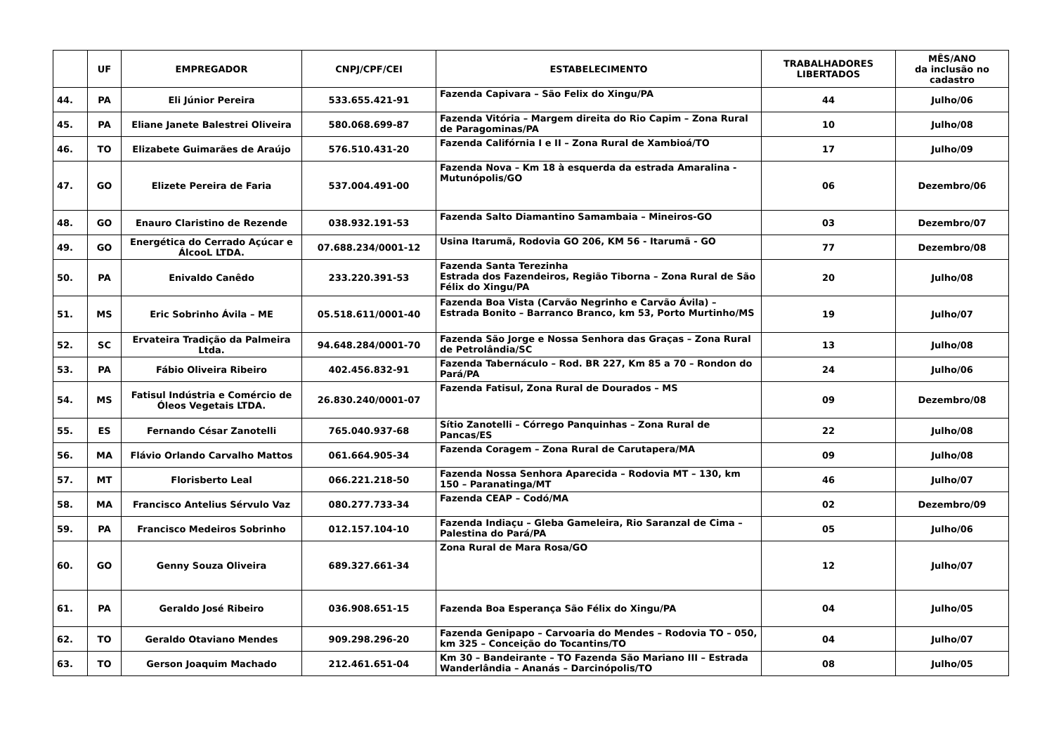| | UF | EMPREGADOR | CNPJ/CPF/CEI | ESTABELECIMENTO | TRABALHADORES LIBERTADOS | MÊS/ANO da inclusão no cadastro |
| --- | --- | --- | --- | --- | --- | --- |
| 44. | PA | Eli Júnior Pereira | 533.655.421-91 | Fazenda Capivara – São Felix do Xingu/PA | 44 | Julho/06 |
| 45. | PA | Eliane Janete Balestrei Oliveira | 580.068.699-87 | Fazenda Vitória – Margem direita do Rio Capim – Zona Rural de Paragominas/PA | 10 | Julho/08 |
| 46. | TO | Elizabete Guimarães de Araújo | 576.510.431-20 | Fazenda Califórnia I e II – Zona Rural de Xambioá/TO | 17 | Julho/09 |
| 47. | GO | Elizete Pereira de Faria | 537.004.491-00 | Fazenda Nova – Km 18 à esquerda da estrada Amaralina - Mutunópolis/GO | 06 | Dezembro/06 |
| 48. | GO | Enauro Claristino de Rezende | 038.932.191-53 | Fazenda Salto Diamantino Samambaia – Mineiros-GO | 03 | Dezembro/07 |
| 49. | GO | Energética do Cerrado Açúcar e ÁlcooL LTDA. | 07.688.234/0001-12 | Usina Itarumã, Rodovia GO 206, KM 56 - Itarumã - GO | 77 | Dezembro/08 |
| 50. | PA | Enivaldo Canêdo | 233.220.391-53 | Fazenda Santa Terezinha Estrada dos Fazendeiros, Região Tiborna – Zona Rural de São Félix do Xingu/PA | 20 | Julho/08 |
| 51. | MS | Eric Sobrinho Ávila – ME | 05.518.611/0001-40 | Fazenda Boa Vista (Carvão Negrinho e Carvão Ávila) – Estrada Bonito – Barranco Branco, km 53, Porto Murtinho/MS | 19 | Julho/07 |
| 52. | SC | Ervateira Tradição da Palmeira Ltda. | 94.648.284/0001-70 | Fazenda São Jorge e Nossa Senhora das Graças – Zona Rural de Petrolândia/SC | 13 | Julho/08 |
| 53. | PA | Fábio Oliveira Ribeiro | 402.456.832-91 | Fazenda Tabernáculo – Rod. BR 227, Km 85 a 70 – Rondon do Pará/PA | 24 | Julho/06 |
| 54. | MS | Fatisul Indústria e Comércio de Óleos Vegetais LTDA. | 26.830.240/0001-07 | Fazenda Fatisul, Zona Rural de Dourados – MS | 09 | Dezembro/08 |
| 55. | ES | Fernando César Zanotelli | 765.040.937-68 | Sítio Zanotelli – Córrego Panquinhas – Zona Rural de Pancas/ES | 22 | Julho/08 |
| 56. | MA | Flávio Orlando Carvalho Mattos | 061.664.905-34 | Fazenda Coragem – Zona Rural de Carutapera/MA | 09 | Julho/08 |
| 57. | MT | Florisberto Leal | 066.221.218-50 | Fazenda Nossa Senhora Aparecida – Rodovia MT – 130, km 150 – Paranatinga/MT | 46 | Julho/07 |
| 58. | MA | Francisco Antelius Sérvulo Vaz | 080.277.733-34 | Fazenda CEAP – Codó/MA | 02 | Dezembro/09 |
| 59. | PA | Francisco Medeiros Sobrinho | 012.157.104-10 | Fazenda Indiaçu – Gleba Gameleira, Rio Saranzal de Cima – Palestina do Pará/PA | 05 | Julho/06 |
| 60. | GO | Genny Souza Oliveira | 689.327.661-34 | Zona Rural de Mara Rosa/GO | 12 | Julho/07 |
| 61. | PA | Geraldo José Ribeiro | 036.908.651-15 | Fazenda Boa Esperança São Félix do Xingu/PA | 04 | Julho/05 |
| 62. | TO | Geraldo Otaviano Mendes | 909.298.296-20 | Fazenda Genipapo – Carvoaria do Mendes – Rodovia TO – 050, km 325 – Conceição do Tocantins/TO | 04 | Julho/07 |
| 63. | TO | Gerson Joaquim Machado | 212.461.651-04 | Km 30 – Bandeirante – TO Fazenda São Mariano III – Estrada Wanderlândia – Ananás – Darcinópolis/TO | 08 | Julho/05 |